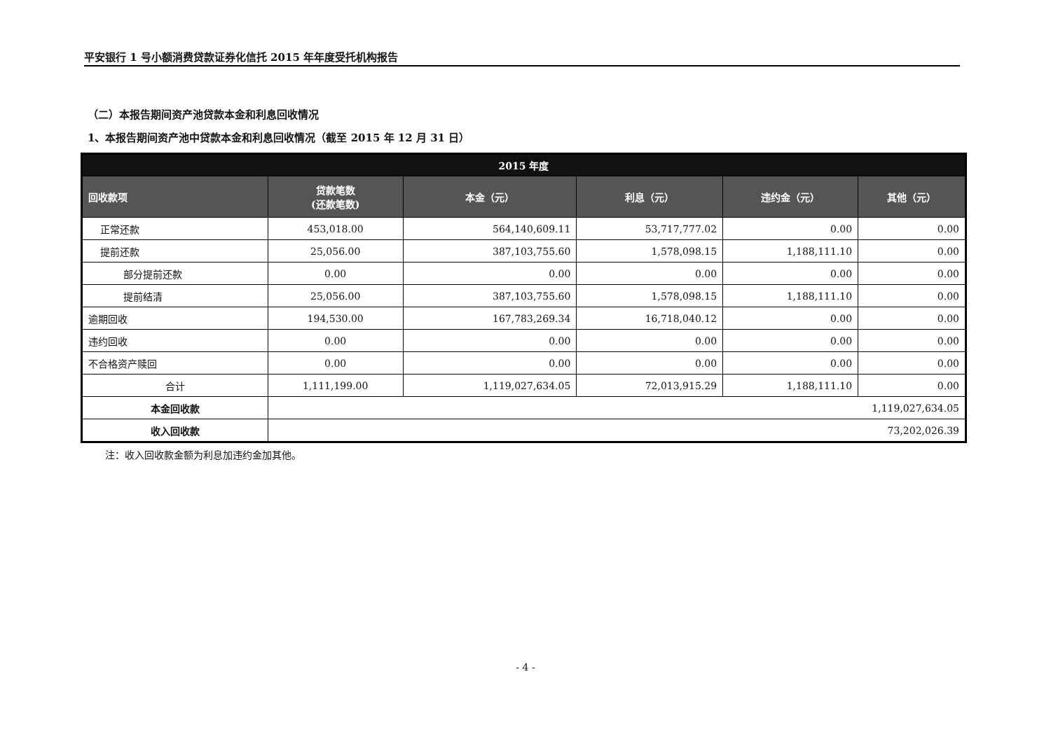平安银行 1 号小额消费贷款证券化信托 2015 年年度受托机构报告
（二）本报告期间资产池贷款本金和利息回收情况
1、本报告期间资产池中贷款本金和利息回收情况（截至 2015 年 12 月 31 日）
| 2015 年度 | | | | | |
| --- | --- | --- | --- | --- | --- |
| 回收款项 | 贷款笔数 (还款笔数) | 本金（元） | 利息（元） | 违约金（元） | 其他（元） |
| 正常还款 | 453,018.00 | 564,140,609.11 | 53,717,777.02 | 0.00 | 0.00 |
| 提前还款 | 25,056.00 | 387,103,755.60 | 1,578,098.15 | 1,188,111.10 | 0.00 |
| 部分提前还款 | 0.00 | 0.00 | 0.00 | 0.00 | 0.00 |
| 提前结清 | 25,056.00 | 387,103,755.60 | 1,578,098.15 | 1,188,111.10 | 0.00 |
| 逾期回收 | 194,530.00 | 167,783,269.34 | 16,718,040.12 | 0.00 | 0.00 |
| 违约回收 | 0.00 | 0.00 | 0.00 | 0.00 | 0.00 |
| 不合格资产赎回 | 0.00 | 0.00 | 0.00 | 0.00 | 0.00 |
| 合计 | 1,111,199.00 | 1,119,027,634.05 | 72,013,915.29 | 1,188,111.10 | 0.00 |
| 本金回收款 | 1,119,027,634.05 | | | | |
| 收入回收款 | 73,202,026.39 | | | | |
注：收入回收款金额为利息加违约金加其他。
- 4 -